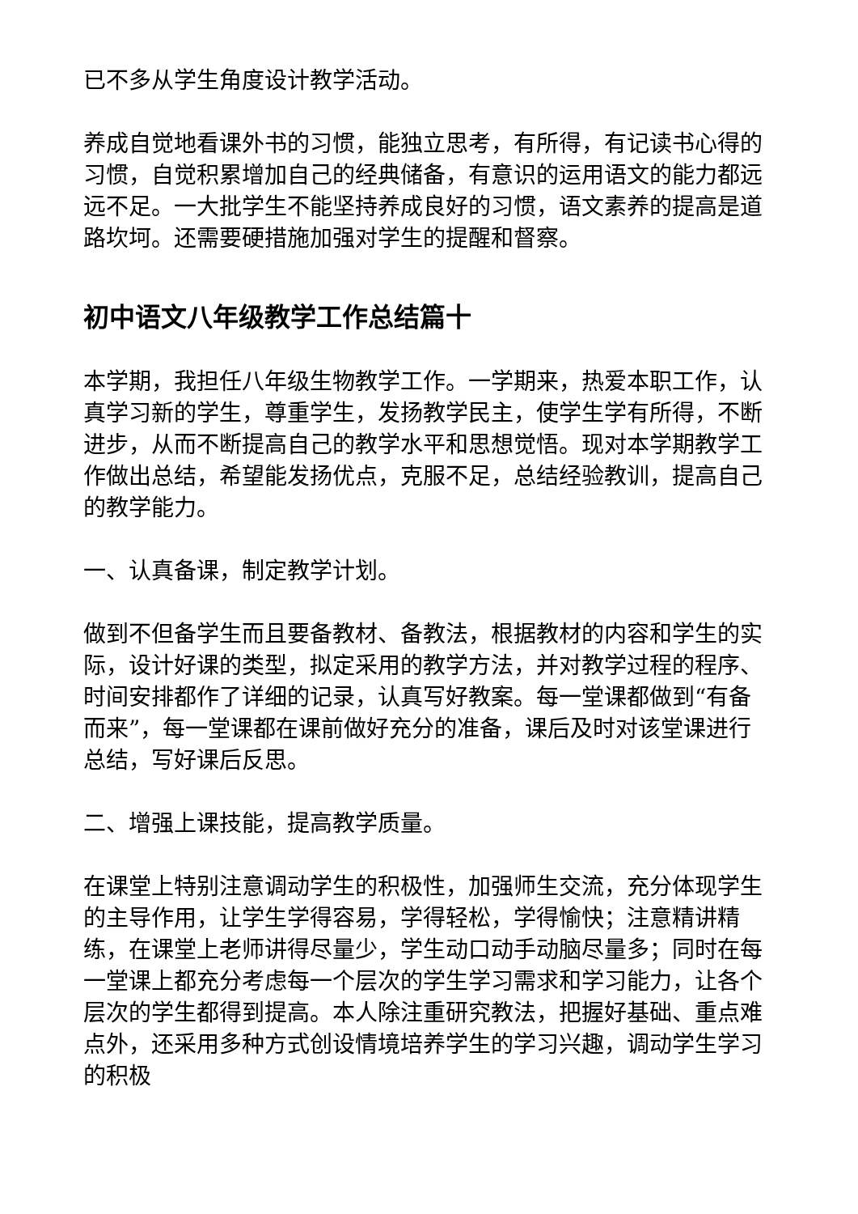已不多从学生角度设计教学活动。
养成自觉地看课外书的习惯，能独立思考，有所得，有记读书心得的习惯，自觉积累增加自己的经典储备，有意识的运用语文的能力都远远不足。一大批学生不能坚持养成良好的习惯，语文素养的提高是道路坎坷。还需要硬措施加强对学生的提醒和督察。
初中语文八年级教学工作总结篇十
本学期，我担任八年级生物教学工作。一学期来，热爱本职工作，认真学习新的学生，尊重学生，发扬教学民主，使学生学有所得，不断进步，从而不断提高自己的教学水平和思想觉悟。现对本学期教学工作做出总结，希望能发扬优点，克服不足，总结经验教训，提高自己的教学能力。
一、认真备课，制定教学计划。
做到不但备学生而且要备教材、备教法，根据教材的内容和学生的实际，设计好课的类型，拟定采用的教学方法，并对教学过程的程序、时间安排都作了详细的记录，认真写好教案。每一堂课都做到“有备而来”，每一堂课都在课前做好充分的准备，课后及时对该堂课进行总结，写好课后反思。
二、增强上课技能，提高教学质量。
在课堂上特别注意调动学生的积极性，加强师生交流，充分体现学生的主导作用，让学生学得容易，学得轻松，学得愉快；注意精讲精练，在课堂上老师讲得尽量少，学生动口动手动脑尽量多；同时在每一堂课上都充分考虑每一个层次的学生学习需求和学习能力，让各个层次的学生都得到提高。本人除注重研究教法，把握好基础、重点难点外，还采用多种方式创设情境培养学生的学习兴趣，调动学生学习的积极